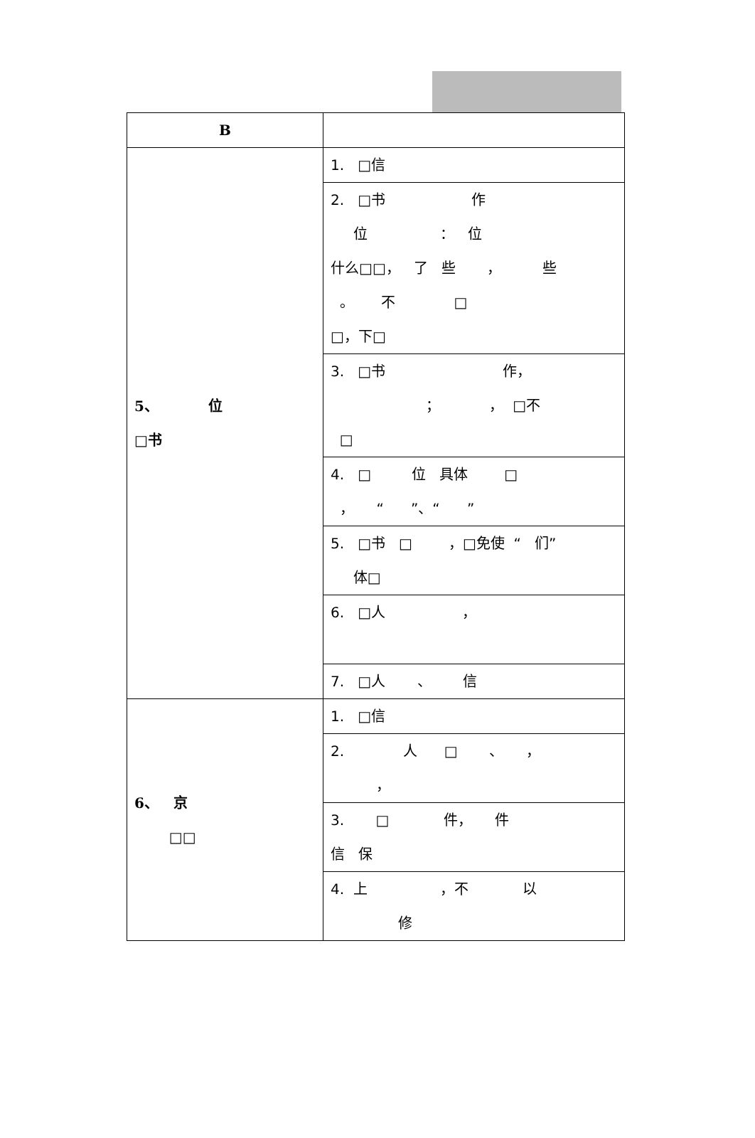| B | |
| --- | --- |
| 5、 位 □书 | 1. □信 |
| | 2. □书 作 位 ： 位 什么□□， 了 些 ， 些 。 不 □ □，下□ |
| | 3. □书 作， ； ， □不 □ |
| | 4. □ 位 具体 □ ， “ ”、“ ” |
| | 5. □书 □ ，□免使 “ 们” 体□ |
| | 6. □人 ， |
| | 7. □人 、 信 |
| 6、 京 □□ | 1. □信 |
| | 2. 人 □ 、 ， ， |
| | 3. □ 件， 件 信 保 |
| | 4. 上 ，不 以 修 |